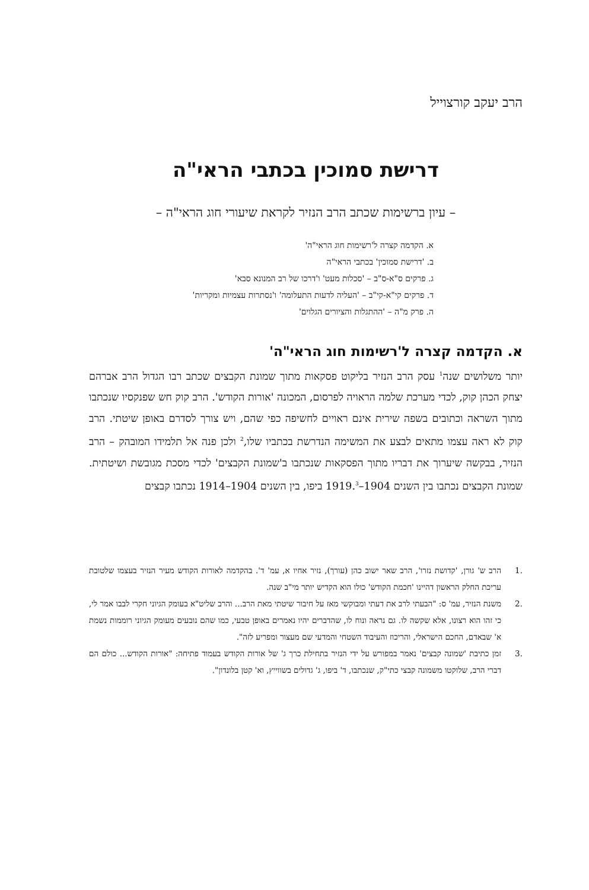הרב יעקב קורצוייל
דרישת סמוכין בכתבי הראי"ה
– עיון ברשימות שכתב הרב הנזיר לקראת שיעורי חוג הראי"ה –
א. הקדמה קצרה ל'רשימות חוג הראי"ה'
ב. 'דרישת סמוכין' בכתבי הראי"ה
ג. פרקים ס"א-ס"ב – 'סכלות מעט' ו'דרכו של רב המנונא סבא'
ד. פרקים קי"א-קי"ב – 'העליה לדעות התעלומה' ו'נסתרות עצמיות ומקריות'
ה. פרק מ"ה – 'ההתגלות והציורים הגלוים'
א. הקדמה קצרה ל'רשימות חוג הראי"ה'
יותר משלושים שנה<sup>1</sup> עסק הרב הנזיר בליקוט פסקאות מתוך שמונת הקבצים שכתב רבו הגדול הרב אברהם יצחק הכהן קוק, לכדי מערכת שלמה הראויה לפרסום, המכונה 'אורות הקודש'. הרב קוק חש שפנקסיו שנכתבו מתוך השראה וכתובים בשפה שירית אינם ראויים לחשיפה כפי שהם, ויש צורך לסדרם באופן שיטתי. הרב קוק לא ראה עצמו מתאים לבצע את המשימה הנדרשת בכתביו שלו,<sup>2</sup> ולכן פנה אל תלמידו המובהק – הרב הנזיר, בבקשה שיערוך את דבריו מתוך הפסקאות שנכתבו ב'שמונת הקבצים' לכדי מסכת מגובשת ושיטתית. שמונת הקבצים נכתבו בין השנים 1904–1919.<sup>3</sup> ביפו, בין השנים 1904–1914 נכתבו קבצים
.1 הרב ש' גורן, 'קדושת נזרו', הרב שאר ישוב כהן (עורך), נזיר אחיו א, עמ' ד'. בהקדמה לאורות הקודש מעיר הנזיר בעצמו שלטובת עריכת החלק הראשון דהיינו 'חכמת הקודש' כולו הוא הקדיש יותר מי"ב שנה.
.2 משנת הנזיר, עמ' ס: "הבעתי לרב את דעתי ומבוקשי מאז על חיבור שיטתי מאת הרב... והרב שליט"א בעומק הגיוני חקרי לבבו אמר לי, כי זהו הוא רצונו, אלא שקשה לו. גם נראה ונוח לו, שהדברים יהיו נאמרים באופן טבעי, כמו שהם נובעים מעומק הגיוני רוממות נשמת א' שבאדם, החכם הישראלי, והריכוז והעיבוד השטחי והמדעי שם מעצור ומפריע לזה".
.3 זמן כתיבת 'שמונה קבצים' נאמר במפורש על ידי הנזיר בתחילת כרך ג' של אורות הקודש בעמוד פתיחה: "אורות הקודש... כולם הם דברי הרב, שלוקטו משמונה קבצי כתי"ק, שנכתבו, ד' ביפו, ג' גדולים בשווייץ, וא' קטן בלונדון".